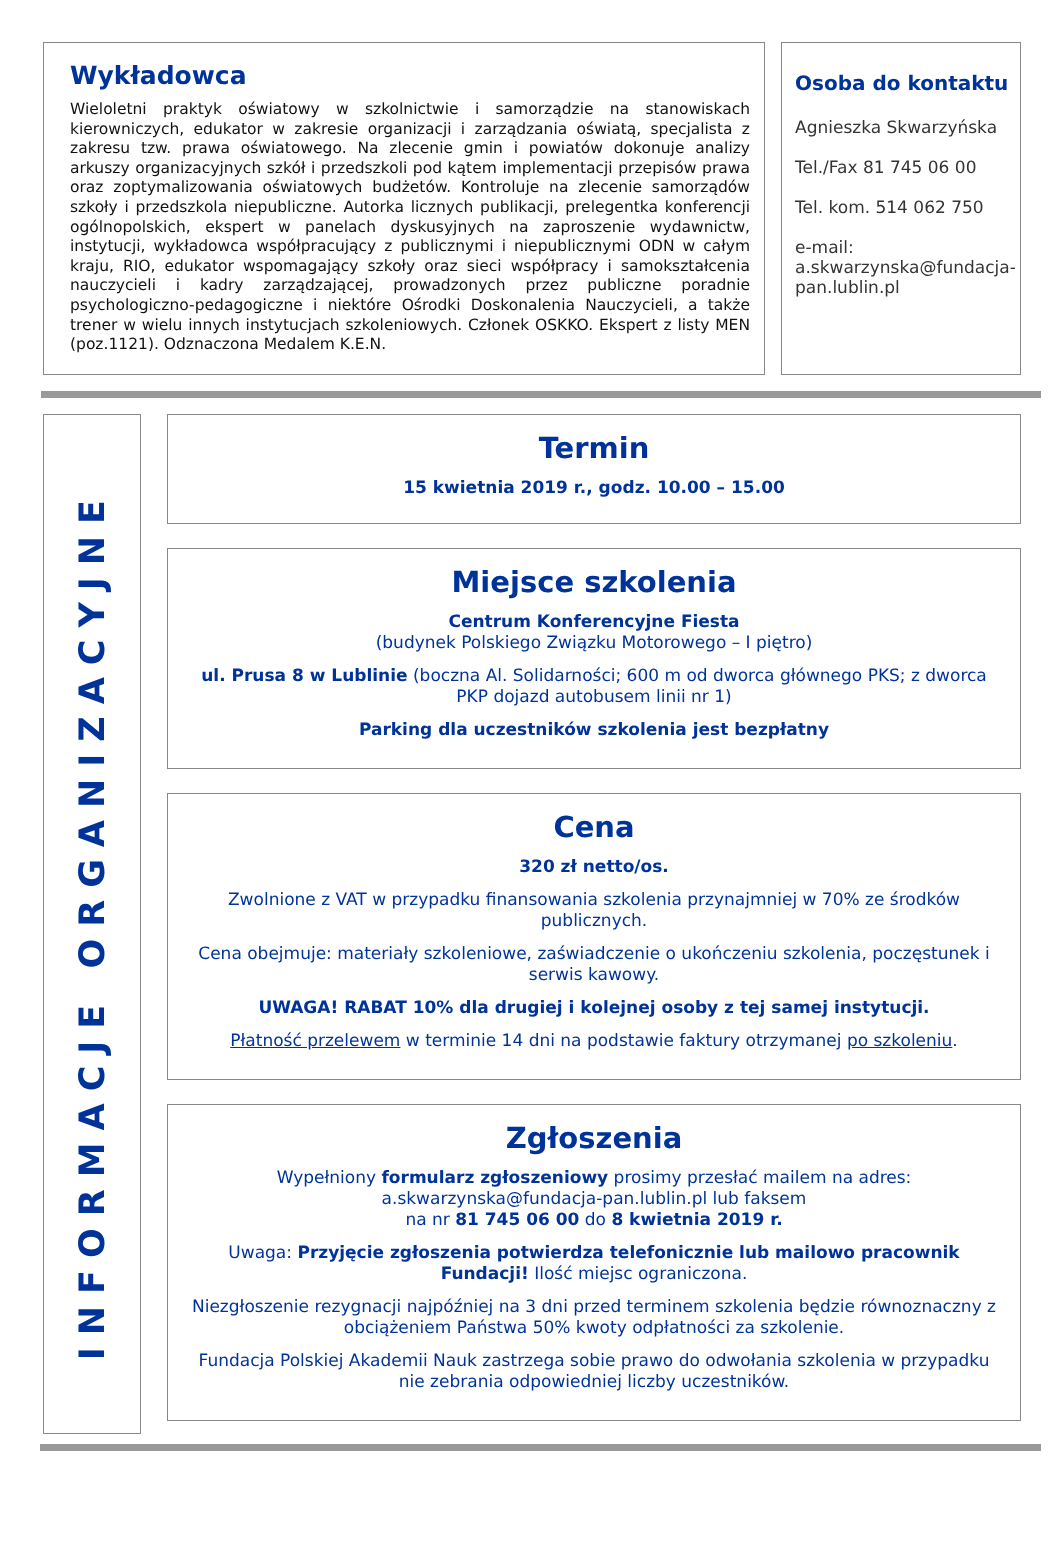Wykładowca
Wieloletni praktyk oświatowy w szkolnictwie i samorządzie na stanowiskach kierowniczych, edukator w zakresie organizacji i zarządzania oświatą, specjalista z zakresu tzw. prawa oświatowego. Na zlecenie gmin i powiatów dokonuje analizy arkuszy organizacyjnych szkół i przedszkoli pod kątem implementacji przepisów prawa oraz zoptymalizowania oświatowych budżetów. Kontroluje na zlecenie samorządów szkoły i przedszkola niepubliczne. Autorka licznych publikacji, prelegentka konferencji ogólnopolskich, ekspert w panelach dyskusyjnych na zaproszenie wydawnictw, instytucji, wykładowca współpracujący z publicznymi i niepublicznymi ODN w całym kraju, RIO, edukator wspomagający szkoły oraz sieci współpracy i samokształcenia nauczycieli i kadry zarządzającej, prowadzonych przez publiczne poradnie psychologiczno-pedagogiczne i niektóre Ośrodki Doskonalenia Nauczycieli, a także trener w wielu innych instytucjach szkoleniowych. Członek OSKKO. Ekspert z listy MEN (poz.1121). Odznaczona Medalem K.E.N.
Osoba do kontaktu
Agnieszka Skwarzyńska
Tel./Fax 81 745 06 00
Tel. kom. 514 062 750
e-mail:
a.skwarzynska@fundacja-pan.lublin.pl
INFORMACJE ORGANIZACYJNE
Termin
15 kwietnia 2019 r., godz. 10.00 – 15.00
Miejsce szkolenia
Centrum Konferencyjne Fiesta
(budynek Polskiego Związku Motorowego – I piętro)
ul. Prusa 8 w Lublinie (boczna Al. Solidarności; 600 m od dworca głównego PKS; z dworca PKP dojazd autobusem linii nr 1)
Parking dla uczestników szkolenia jest bezpłatny
Cena
320 zł netto/os.
Zwolnione z VAT w przypadku finansowania szkolenia przynajmniej w 70% ze środków publicznych.
Cena obejmuje: materiały szkoleniowe, zaświadczenie o ukończeniu szkolenia, poczęstunek i serwis kawowy.
UWAGA! RABAT 10% dla drugiej i kolejnej osoby z tej samej instytucji.
Płatność przelewem w terminie 14 dni na podstawie faktury otrzymanej po szkoleniu.
Zgłoszenia
Wypełniony formularz zgłoszeniowy prosimy przesłać mailem na adres: a.skwarzynska@fundacja-pan.lublin.pl lub faksem
na nr 81 745 06 00 do 8 kwietnia 2019 r.
Uwaga: Przyjęcie zgłoszenia potwierdza telefonicznie lub mailowo pracownik Fundacji! Ilość miejsc ograniczona.
Niezgłoszenie rezygnacji najpóźniej na 3 dni przed terminem szkolenia będzie równoznaczny z obciążeniem Państwa 50% kwoty odpłatności za szkolenie.
Fundacja Polskiej Akademii Nauk zastrzega sobie prawo do odwołania szkolenia w przypadku nie zebrania odpowiedniej liczby uczestników.